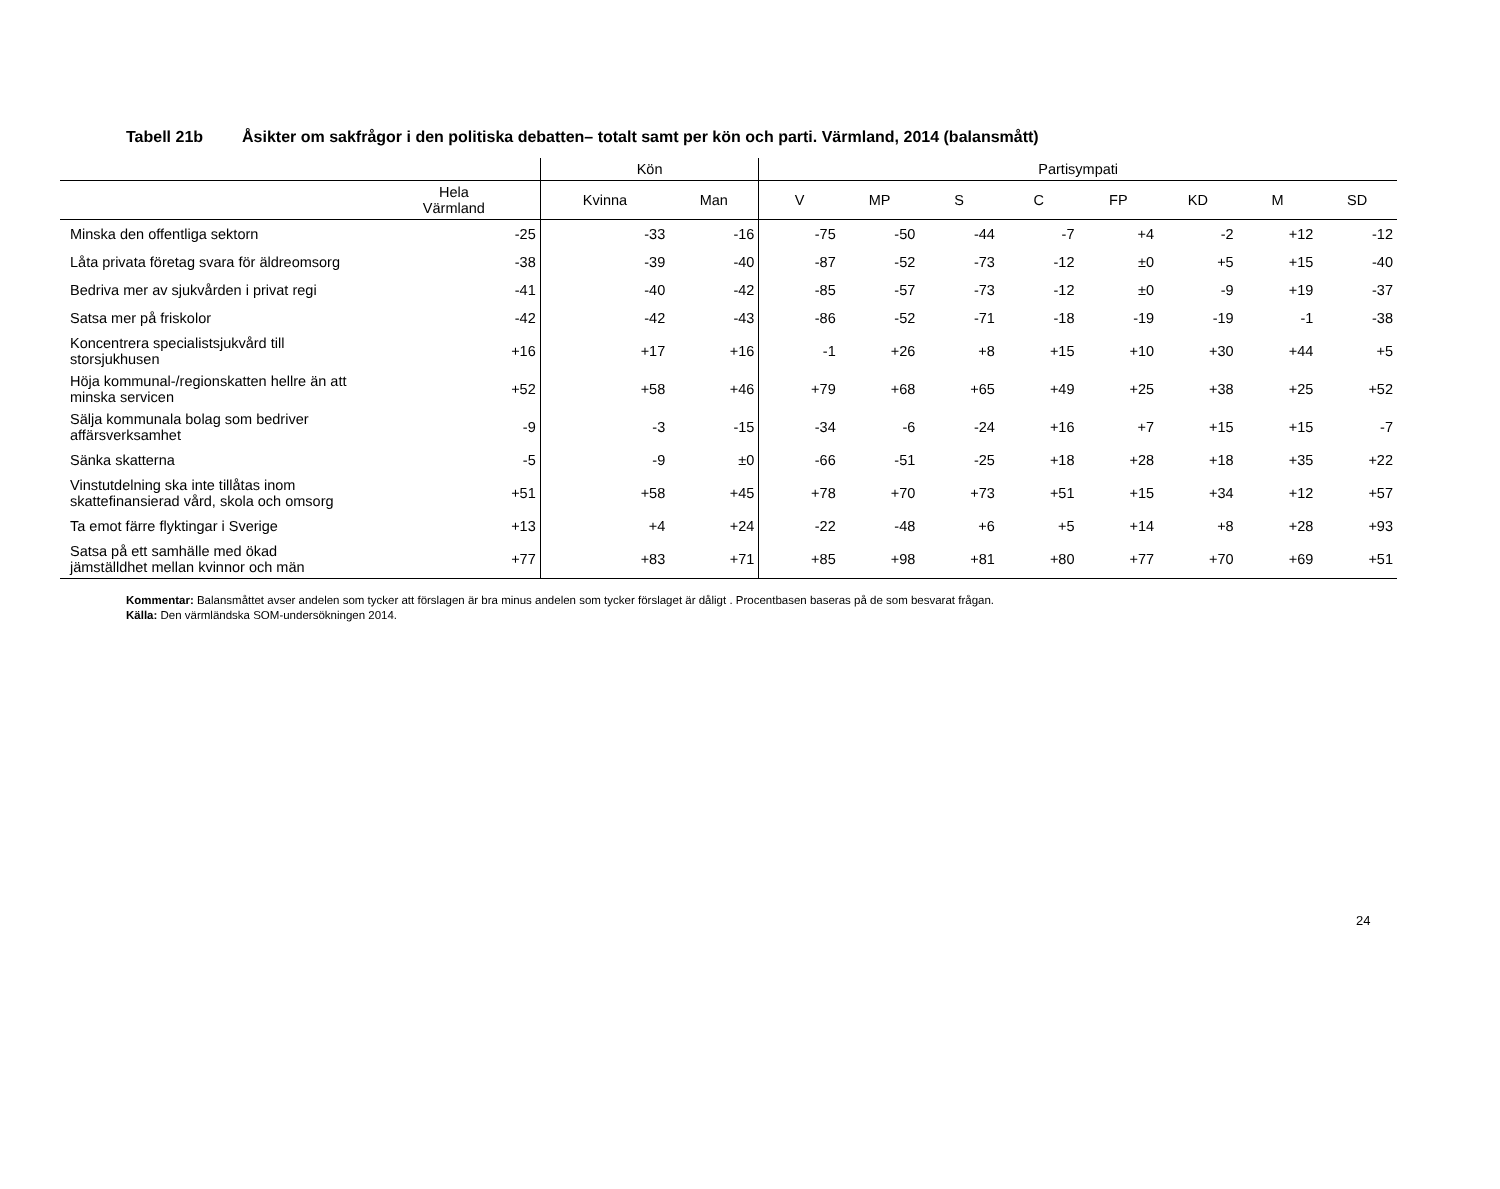Tabell 21b Åsikter om sakfrågor i den politiska debatten– totalt samt per kön och parti. Värmland, 2014 (balansmått)
| | | Kön | | Partisympati | | | | | | | |
| --- | --- | --- | --- | --- | --- | --- | --- | --- | --- | --- | --- |
| | Hela Värmland | Kvinna | Man | V | MP | S | C | FP | KD | M | SD |
| Minska den offentliga sektorn | -25 | -33 | -16 | -75 | -50 | -44 | -7 | +4 | -2 | +12 | -12 |
| Låta privata företag svara för äldreomsorg | -38 | -39 | -40 | -87 | -52 | -73 | -12 | ±0 | +5 | +15 | -40 |
| Bedriva mer av sjukvården i privat regi | -41 | -40 | -42 | -85 | -57 | -73 | -12 | ±0 | -9 | +19 | -37 |
| Satsa mer på friskolor | -42 | -42 | -43 | -86 | -52 | -71 | -18 | -19 | -19 | -1 | -38 |
| Koncentrera specialistsjukvård till storsjukhusen | +16 | +17 | +16 | -1 | +26 | +8 | +15 | +10 | +30 | +44 | +5 |
| Höja kommunal-/regionskatten hellre än att minska servicen | +52 | +58 | +46 | +79 | +68 | +65 | +49 | +25 | +38 | +25 | +52 |
| Sälja kommunala bolag som bedriver affärsverksamhet | -9 | -3 | -15 | -34 | -6 | -24 | +16 | +7 | +15 | +15 | -7 |
| Sänka skatterna | -5 | -9 | ±0 | -66 | -51 | -25 | +18 | +28 | +18 | +35 | +22 |
| Vinstutdelning ska inte tillåtas inom skattefinansierad vård, skola och omsorg | +51 | +58 | +45 | +78 | +70 | +73 | +51 | +15 | +34 | +12 | +57 |
| Ta emot färre flyktingar i Sverige | +13 | +4 | +24 | -22 | -48 | +6 | +5 | +14 | +8 | +28 | +93 |
| Satsa på ett samhälle med ökad jämställdhet mellan kvinnor och män | +77 | +83 | +71 | +85 | +98 | +81 | +80 | +77 | +70 | +69 | +51 |
Kommentar: Balansmåttet avser andelen som tycker att förslagen är bra minus andelen som tycker förslaget är dåligt . Procentbasen baseras på de som besvarat frågan.
Källa: Den värmländska SOM-undersökningen 2014.
24